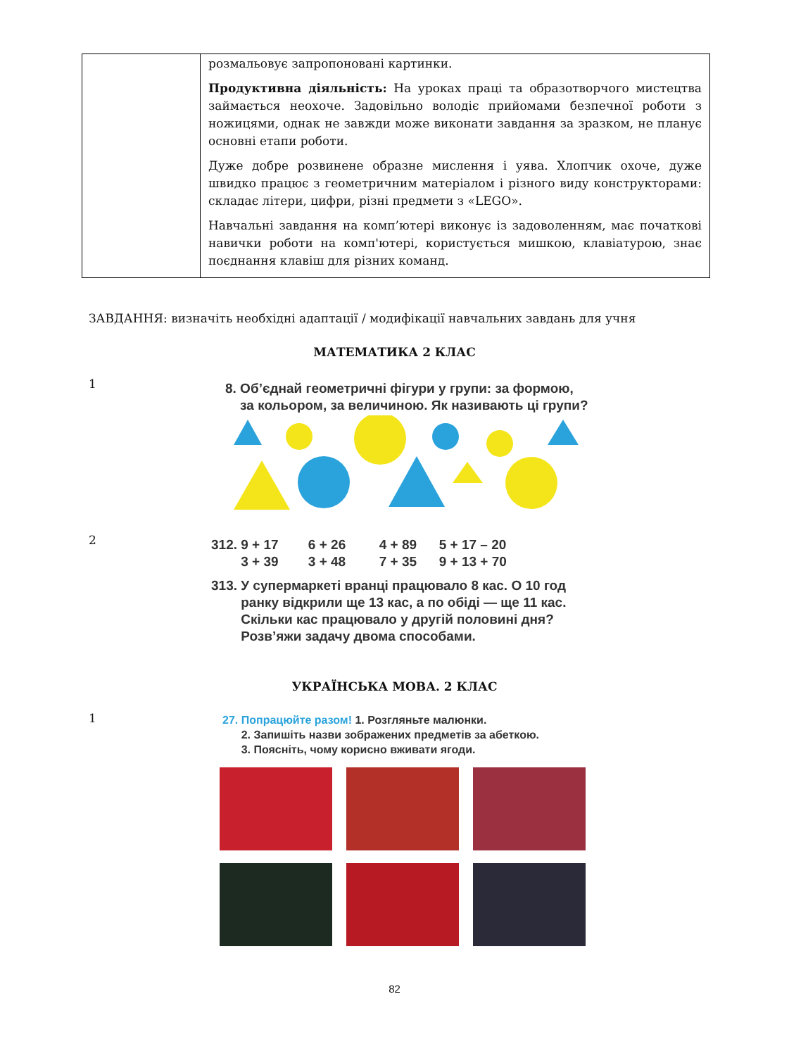| | розмальовує запропоновані картинки. Продуктивна діяльність: На уроках праці та образотворчого мистецтва займається неохоче. Задовільно володіє прийомами безпечної роботи з ножицями, однак не завжди може виконати завдання за зразком, не планує основні етапи роботи. Дуже добре розвинене образне мислення і уява. Хлопчик охоче, дуже швидко працює з геометричним матеріалом і різного виду конструкторами: складає літери, цифри, різні предмети з «LEGO». Навчальні завдання на комп’ютері виконує із задоволенням, має початкові навички роботи на комп'ютері, користується мишкою, клавіатурою, знає поєднання клавіш для різних команд. |
ЗАВДАННЯ: визначіть необхідні адаптації / модифікації навчальних завдань для учня
МАТЕМАТИКА 2 КЛАС
1
8. Об’єднай геометричні фігури у групи: за формою,
за кольором, за величиною. Як називають ці групи?
2
312. 9 + 17 6 + 26 4 + 89 5 + 17 – 20
3 + 39 3 + 48 7 + 35 9 + 13 + 70
313. У супермаркеті вранці працювало 8 кас. О 10 год
ранку відкрили ще 13 кас, а по обіді — ще 11 кас.
Скільки кас працювало у другій половині дня?
Розв’яжи задачу двома способами.
УКРАЇНСЬКА МОВА. 2 КЛАС
1
27. Попрацюйте разом! 1. Розгляньте малюнки.
2. Запишіть назви зображених предметів за абеткою.
3. Поясніть, чому корисно вживати ягоди.
82